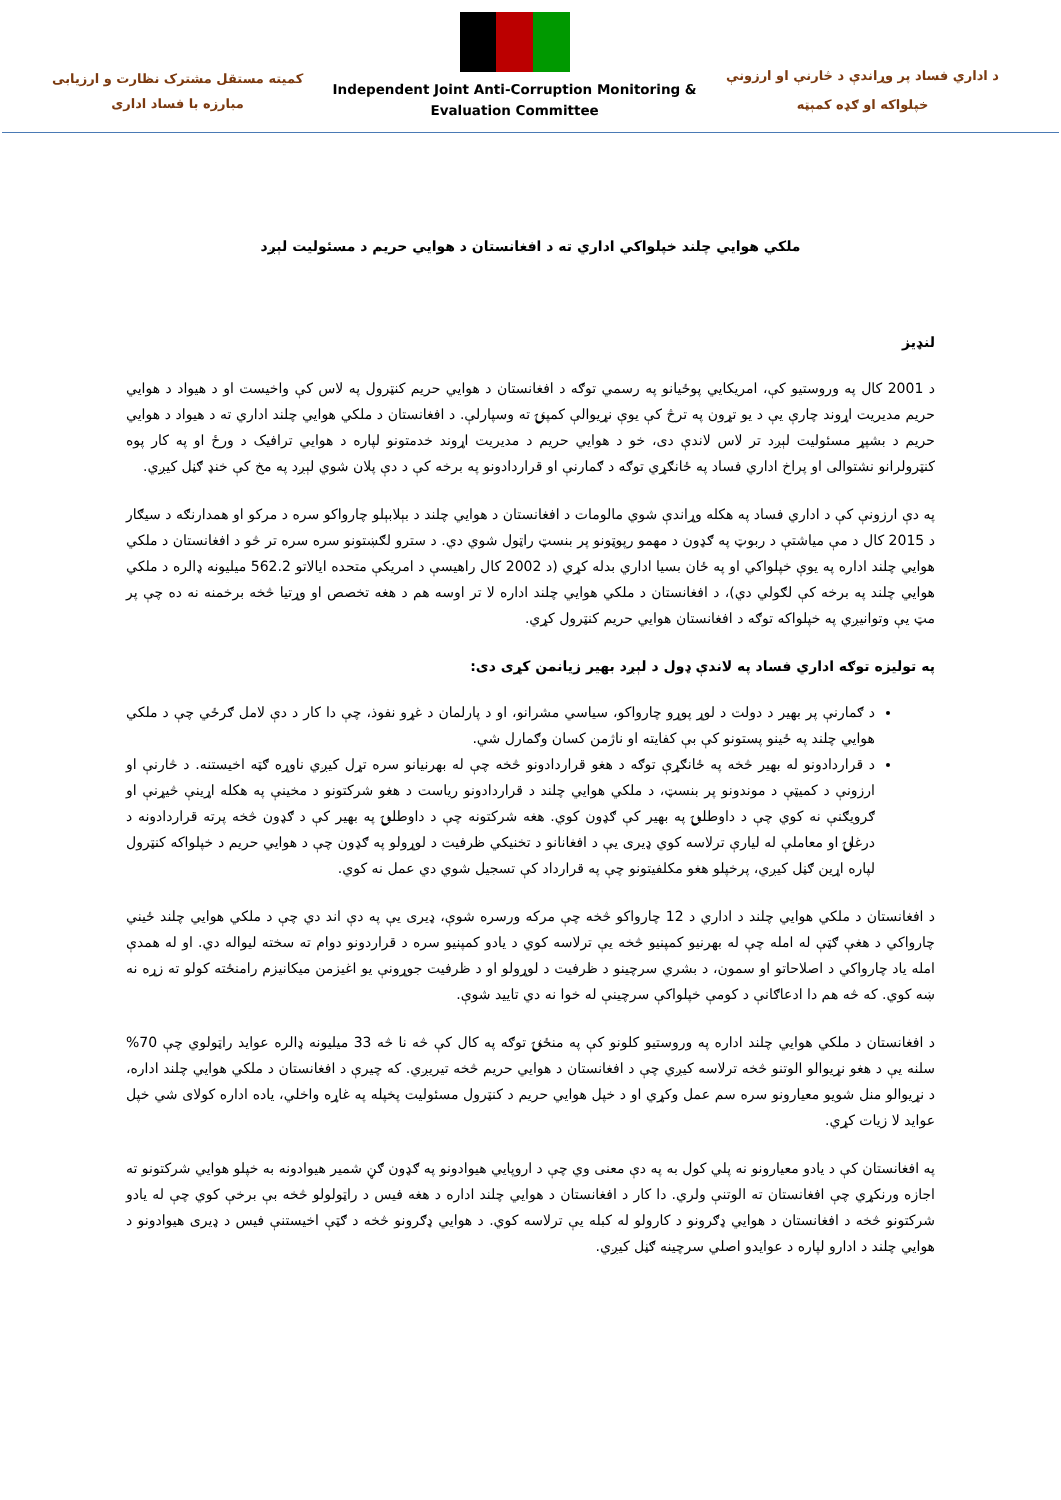کمیته مستقل مشترک نظارت و ارزیابی
مبارزه با فساد اداری
Independent Joint Anti-Corruption Monitoring &
Evaluation Committee
د اداري فساد پر وړاندې د څارنې او ارزونې
خپلواکه او ګډه کمېټه
ملکي هوايي چلند خپلواکي اداري ته د افغانستان د هوايي حريم د مسئوليت لېږد
لنډيز
د 2001 کال په وروستيو کې، امريکايي پوځيانو په رسمي توګه د افغانستان د هوايي حريم کنټرول په لاس کې واخيست او د هيواد د هوايي حريم مديريت اړوند چارې يې د يو تړون په ترڅ کې يوې نړيوالې کمپنۍ ته وسپارلې. د افغانستان د ملکي هوايي چلند اداري ته د هيواد د هوايي حريم د بشپړ مسئوليت لېږد تر لاس لاندې دی، خو د هوايي حريم د مديريت اړوند خدمتونو لپاره د هوايي ترافيک د ورځ او په کار پوه کنټرولرانو نشتوالی او پراخ اداري فساد په ځانګړي توګه د ګمارنې او قراردادونو په برخه کې د دې پلان شوي لېږد په مخ کې خنډ ګڼل کيږي.
په دې ارزونې کې د اداري فساد په هکله وړاندې شوي مالومات د افغانستان د هوايي چلند د بېلابېلو چارواکو سره د مرکو او همدارنګه د سيګار د 2015 کال د مې مياشتې د ربوټ په ګډون د مهمو رپوټونو پر بنسټ راټول شوي دي. د سترو لګښتونو سره سره تر څو د افغانستان د ملکي هوايي چلند اداره په يوې خپلواکي او په ځان بسيا اداري بدله کړي (د 2002 کال راهيسې د امريکې متحده ايالاتو 562.2 ميليونه ډالره د ملکي هوايي چلند په برخه کې لګولي دي)، د افغانستان د ملکي هوايي چلند اداره لا تر اوسه هم د هغه تخصص او وړتيا څخه برخمنه نه ده چې پر مټ يې وتوانيږي په خپلواکه توګه د افغانستان هوايي حريم کنټرول کړي.
په توليزه توګه اداري فساد په لاندې ډول د لېږد بهير زيانمن کړی دی:
د ګمارنې پر بهير د دولت د لوړ پوړو چارواکو، سياسي مشرانو، او د پارلمان د غړو نفوذ، چې دا کار د دې لامل ګرځي چې د ملکي هوايي چلند په ځينو پستونو کې بې کفايته او ناژمن کسان وګمارل شي.
د قراردادونو له بهير څخه په ځانګړې توګه د هغو قراردادونو څخه چې له بهرنيانو سره تړل کيږي ناوړه ګټه اخيستنه. د څارنې او ارزونې د کميټې د موندونو پر بنسټ، د ملکي هوايي چلند د قراردادونو رياست د هغو شرکتونو د مخينې په هکله اړينې څيړنې او ګرويګنې نه کوي چې د داوطلبۍ په بهير کې ګډون کوي. هغه شرکتونه چې د داوطلبۍ په بهير کې د ګډون څخه پرته قراردادونه د درغلۍ او معاملې له لیارې ترلاسه کوي ډیری یې د افغانانو د تخنيکي ظرفيت د لوړولو په ګډون چې د هوايي حريم د خپلواکه کنټرول لپاره اړين ګڼل کيږي، پرخپلو هغو مکلفيتونو چې په قرارداد کې تسجيل شوي دي عمل نه کوي.
د افغانستان د ملکي هوايي چلند د اداري د 12 چارواکو څخه چې مرکه ورسره شوې، ډیری يې په دې اند دي چې د ملکي هوايي چلند ځيني چارواکي د هغې ګټې له امله چې له بهرنيو کمپنيو څخه يې ترلاسه کوي د يادو کمپنيو سره د قراردونو دوام ته سخته ليواله دي. او له همدې امله ياد چارواکي د اصلاحاتو او سمون، د بشري سرچينو د ظرفيت د لوړولو او د ظرفيت جوړونې يو اغيزمن ميکانيزم رامنځته کولو ته زړه نه ښه کوي. که څه هم دا ادعاګانې د کومې خپلواکې سرچينې له خوا نه دي تاييد شوې.
د افغانستان د ملکي هوايي چلند اداره په وروستيو کلونو کې په منځنۍ توګه په کال کې څه نا څه 33 ميليونه ډالره عوايد راټولوي چې 70% سلنه يې د هغو نړيوالو الوتنو څخه ترلاسه کيږي چې د افغانستان د هوايي حريم څخه تيريږي. که چيرې د افغانستان د ملکي هوايي چلند اداره، د نړيوالو منل شويو معيارونو سره سم عمل وکړي او د خپل هوايي حريم د کنټرول مسئوليت پخپله په غاړه واخلي، ياده اداره کولای شي خپل عوايد لا زيات کړي.
په افغانستان کې د يادو معيارونو نه پلي کول به په دې معنی وي چې د اروپايي هيوادونو په ګډون ګڼ شمير هيوادونه به خپلو هوايي شرکتونو ته اجازه ورنکړي چې افغانستان ته الوتنې ولري. دا کار د افغانستان د هوايي چلند اداره د هغه فيس د راټولولو څخه بې برخې کوي چې له يادو شرکتونو څخه د افغانستان د هوايي ډګرونو د کارولو له کبله يې ترلاسه کوي. د هوايي ډګرونو څخه د ګټې اخيستنې فيس د ډيری هيوادونو د هوايي چلند د ادارو لپاره د عوايدو اصلي سرچينه ګڼل کيږي.